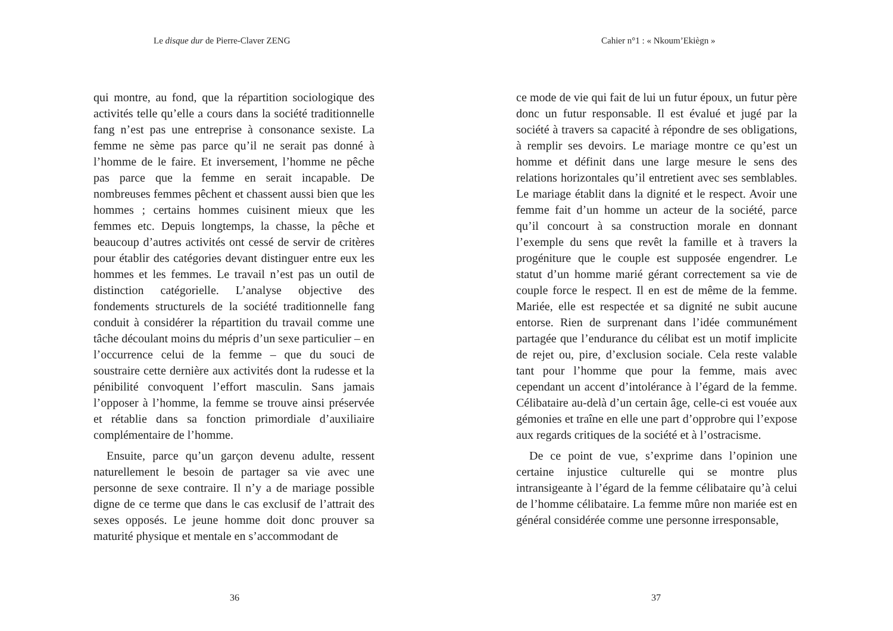Le disque dur de Pierre-Claver ZENG
qui montre, au fond, que la répartition sociologique des activités telle qu’elle a cours dans la société traditionnelle fang n’est pas une entreprise à consonance sexiste. La femme ne sème pas parce qu’il ne serait pas donné à l’homme de le faire. Et inversement, l’homme ne pêche pas parce que la femme en serait incapable. De nombreuses femmes pêchent et chassent aussi bien que les hommes ; certains hommes cuisinent mieux que les femmes etc. Depuis longtemps, la chasse, la pêche et beaucoup d’autres activités ont cessé de servir de critères pour établir des catégories devant distinguer entre eux les hommes et les femmes. Le travail n’est pas un outil de distinction catégorielle. L’analyse objective des fondements structurels de la société traditionnelle fang conduit à considérer la répartition du travail comme une tâche découlant moins du mépris d’un sexe particulier – en l’occurrence celui de la femme – que du souci de soustraire cette dernière aux activités dont la rudesse et la pénibilité convoquent l’effort masculin. Sans jamais l’opposer à l’homme, la femme se trouve ainsi préservée et rétablie dans sa fonction primordiale d’auxiliaire complémentaire de l’homme.
Ensuite, parce qu’un garçon devenu adulte, ressent naturellement le besoin de partager sa vie avec une personne de sexe contraire. Il n’y a de mariage possible digne de ce terme que dans le cas exclusif de l’attrait des sexes opposés. Le jeune homme doit donc prouver sa maturité physique et mentale en s’accommodant de
36
Cahier n°1 : « Nkoum’Ekiègn »
ce mode de vie qui fait de lui un futur époux, un futur père donc un futur responsable. Il est évalué et jugé par la société à travers sa capacité à répondre de ses obligations, à remplir ses devoirs. Le mariage montre ce qu’est un homme et définit dans une large mesure le sens des relations horizontales qu’il entretient avec ses semblables. Le mariage établit dans la dignité et le respect. Avoir une femme fait d’un homme un acteur de la société, parce qu’il concourt à sa construction morale en donnant l’exemple du sens que revêt la famille et à travers la progéniture que le couple est supposée engendrer. Le statut d’un homme marié gérant correctement sa vie de couple force le respect. Il en est de même de la femme. Mariée, elle est respectée et sa dignité ne subit aucune entorse. Rien de surprenant dans l’idée communément partagée que l’endurance du célibat est un motif implicite de rejet ou, pire, d’exclusion sociale. Cela reste valable tant pour l’homme que pour la femme, mais avec cependant un accent d’intolérance à l’égard de la femme. Célibataire au-delà d’un certain âge, celle-ci est vouée aux gémonies et traîne en elle une part d’opprobre qui l’expose aux regards critiques de la société et à l’ostracisme.
De ce point de vue, s’exprime dans l’opinion une certaine injustice culturelle qui se montre plus intransigeante à l’égard de la femme célibataire qu’à celui de l’homme célibataire. La femme mûre non mariée est en général considérée comme une personne irresponsable,
37